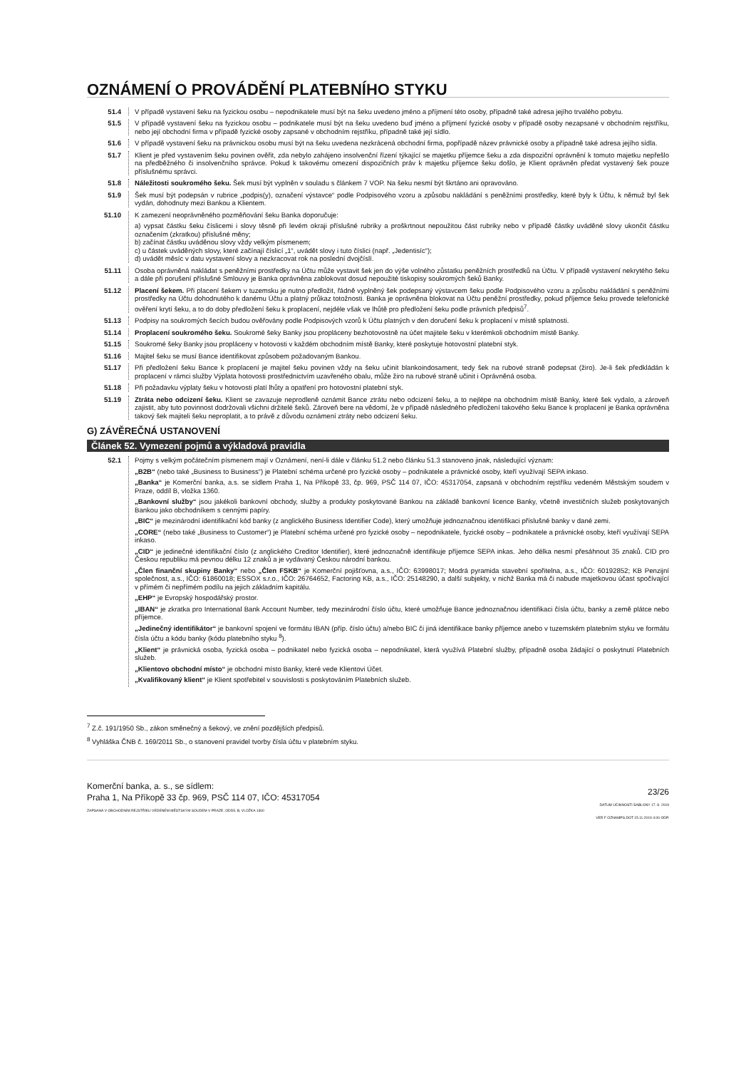OZNÁMENÍ O PROVÁDĚNÍ PLATEBNÍHO STYKU
51.4 V případě vystavení šeku na fyzickou osobu – nepodnikatele musí být na šeku uvedeno jméno a příjmení této osoby, případně také adresa jejího trvalého pobytu.
51.5 V případě vystavení šeku na fyzickou osobu – podnikatele musí být na šeku uvedeno buď jméno a příjmení fyzické osoby v případě osoby nezapsané v obchodním rejstříku, nebo její obchodní firma v případě fyzické osoby zapsané v obchodním rejstříku, případně také její sídlo.
51.6 V případě vystavení šeku na právnickou osobu musí být na šeku uvedena nezkrácená obchodní firma, popřípadě název právnické osoby a případně také adresa jejího sídla.
51.7 Klient je před vystavením šeku povinen ověřit, zda nebylo zahájeno insolvenční řízení týkající se majetku příjemce šeku a zda dispoziční oprávnění k tomuto majetku nepřešlo na předběžného či insolvenčního správce. Pokud k takovému omezení dispozičních práv k majetku příjemce šeku došlo, je Klient oprávněn předat vystavený šek pouze příslušnému správci.
51.8 Náležitosti soukromého šeku. Šek musí být vyplněn v souladu s článkem 7 VOP. Na šeku nesmí být škrtáno ani opravováno.
51.9 Šek musí být podepsán v rubrice „podpis(y), označení výstavce“ podle Podpisového vzoru a způsobu nakládání s peněžními prostředky, které byly k Účtu, k němuž byl šek vydán, dohodnuty mezi Bankou a Klientem.
51.10 K zamezení neoprávněného pozměňování šeku Banka doporučuje:
a) vypsat částku šeku číslicemi i slovy těsně při levém okraji příslušné rubriky a proškrtnout nepoužitou část rubriky nebo v případě částky uváděné slovy ukončit částku označením (zkratkou) příslušné měny;
b) začínat částku uváděnou slovy vždy velkým písmenem;
c) u částek uváděných slovy, které začínají číslicí „1“, uvádět slovy i tuto číslici (např. „Jedentisíc“);
d) uvádět měsíc v datu vystavení slovy a nezkracovat rok na poslední dvojčíslí.
51.11 Osoba oprávněná nakládat s peněžními prostředky na Účtu může vystavit šek jen do výše volného zůstatku peněžních prostředků na Účtu. V případě vystavení nekrytého šeku a dále při porušení příslušné Smlouvy je Banka oprávněna zablokovat dosud nepoužité tiskopisy soukromých šeků Banky.
51.12 Placení šekem. Při placení šekem v tuzemsku je nutno předložit, řádně vyplněný šek podepsaný výstavcem šeku podle Podpisového vzoru a způsobu nakládání s peněžními prostředky na Účtu dohodnutého k danému Účtu a platný průkaz totožnosti. Banka je oprávněna blokovat na Účtu peněžní prostředky, pokud příjemce šeku provede telefonické ověření krytí šeku, a to do doby předložení šeku k proplacení, nejdéle však ve lhůtě pro předložení šeku podle právních předpisů<sup>7</sup>.
51.13 Podpisy na soukromých šecích budou ověřovány podle Podpisových vzorů k Účtu platných v den doručení šeku k proplacení v místě splatnosti.
51.14 Proplacení soukromého šeku. Soukromé šeky Banky jsou propláceny bezhotovostně na účet majitele šeku v kterémkoli obchodním místě Banky.
51.15 Soukromé šeky Banky jsou propláceny v hotovosti v každém obchodním místě Banky, které poskytuje hotovostní platební styk.
51.16 Majitel šeku se musí Bance identifikovat způsobem požadovaným Bankou.
51.17 Při předložení šeku Bance k proplacení je majitel šeku povinen vždy na šeku učinit blankoindosament, tedy šek na rubové straně podepsat (žiro). Je-li šek předkládán k proplacení v rámci služby Výplata hotovosti prostřednictvím uzavřeného obalu, může žiro na rubové straně učinit i Oprávněná osoba.
51.18 Při požadavku výplaty šeku v hotovosti platí lhůty a opatření pro hotovostní platební styk.
51.19 Ztráta nebo odcizení šeku. Klient se zavazuje neprodleně oznámit Bance ztrátu nebo odcizení šeku, a to nejlépe na obchodním místě Banky, které šek vydalo, a zároveň zajistit, aby tuto povinnost dodržovali všichni držitelé šeků. Zároveň bere na vědomí, že v případě následného předložení takového šeku Bance k proplacení je Banka oprávněna takový šek majiteli šeku neproplatit, a to právě z důvodu oznámení ztráty nebo odcizení šeku.
G) ZÁVĚREČNÁ USTANOVENÍ
Článek 52. Vymezení pojmů a výkladová pravidla
52.1 Pojmy s velkým počátečním písmenem mají v Oznámení, není-li dále v článku 51.2 nebo článku 51.3 stanoveno jinak, následující význam:
„B2B“ (nebo také „Business to Business“) je Platební schéma určené pro fyzické osoby – podnikatele a právnické osoby, kteří využívají SEPA inkaso.
„Banka“ je Komerční banka, a.s. se sídlem Praha 1, Na Příkopě 33, čp. 969, PSČ 114 07, IČO: 45317054, zapsaná v obchodním rejstříku vedeném Městským soudem v Praze, oddíl B, vložka 1360.
„Bankovní služby“ jsou jakékoli bankovní obchody, služby a produkty poskytované Bankou na základě bankovní licence Banky, včetně investičních služeb poskytovaných Bankou jako obchodníkem s cennými papíry.
„BIC“ je mezinárodní identifikační kód banky (z anglického Business Identifier Code), který umožňuje jednoznačnou identifikaci příslušné banky v dané zemi.
„CORE“ (nebo také „Business to Customer“) je Platební schéma určené pro fyzické osoby – nepodnikatele, fyzické osoby – podnikatele a právnické osoby, kteří využívají SEPA inkaso.
„CID“ je jedinečné identifikační číslo (z anglického Creditor Identifier), které jednoznačně identifikuje příjemce SEPA inkas. Jeho délka nesmí přesáhnout 35 znaků. CID pro Českou republiku má pevnou délku 12 znaků a je vydávaný Českou národní bankou.
„Člen finanční skupiny Banky“ nebo „Člen FSKB“ je Komerční pojišťovna, a.s., IČO: 63998017; Modrá pyramida stavební spořitelna, a.s., IČO: 60192852; KB Penzijní společnost, a.s., IČO: 61860018; ESSOX s.r.o., IČO: 26764652, Factoring KB, a.s., IČO: 25148290, a další subjekty, v nichž Banka má či nabude majetkovou účast spočívající v přímém či nepřímém podílu na jejich základním kapitálu.
„EHP“ je Evropský hospodářský prostor.
„IBAN“ je zkratka pro International Bank Account Number, tedy mezinárodní číslo účtu, které umožňuje Bance jednoznačnou identifikaci čísla účtu, banky a země plátce nebo příjemce.
„Jedinečný identifikátor“ je bankovní spojení ve formátu IBAN (příp. číslo účtu) a/nebo BIC či jiná identifikace banky příjemce anebo v tuzemském platebním styku ve formátu čísla účtu a kódu banky (kódu platebního styku <sup>8</sup>).
„Klient“ je právnická osoba, fyzická osoba – podnikatel nebo fyzická osoba – nepodnikatel, která využívá Platební služby, případně osoba žádající o poskytnutí Platebních služeb.
„Klientovo obchodní místo“ je obchodní místo Banky, které vede Klientovi Účet.
„Kvalifikovaný klient“ je Klient spotřebitel v souvislosti s poskytováním Platebních služeb.
<sup>7</sup> Z.č. 191/1950 Sb., zákon směnečný a šekový, ve znění pozdějších předpisů.
<sup>8</sup> Vyhláška ČNB č. 169/2011 Sb., o stanovení pravidel tvorby čísla účtu v platebním styku.
Komerční banka, a. s., se sídlem:
Praha 1, Na Příkopě 33 čp. 969, PSČ 114 07, IČO: 45317054
ZAPSANÁ V OBCHODNÍM REJSTŘÍKU VEDENÉM MĚSTSKÝM SOUDEM V PRAZE, ODDÍL B, VLOŽKA 1360
23/26
DATUM ÚČINNOSTI ŠABLONY 17. 8. 2019
VER F OZNAMPS.DOT 15.11.2019 4:00 ODP.